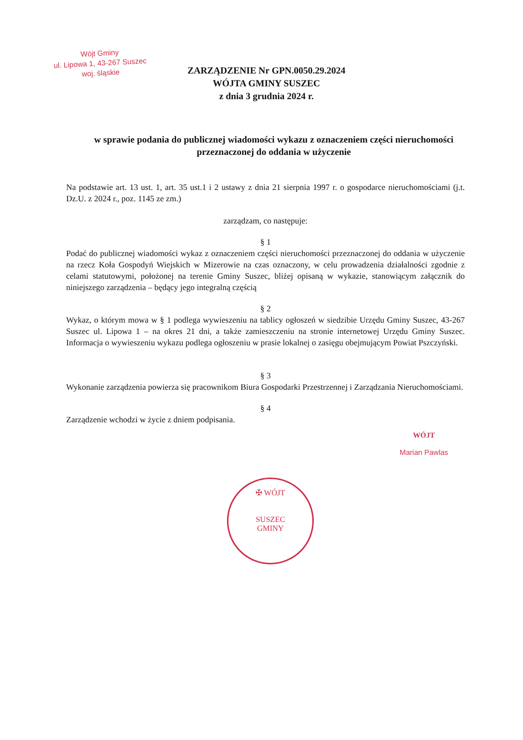Wójt Gminy
ul. Lipowa 1, 43-267 Suszec
woj. śląskie
ZARZĄDZENIE Nr GPN.0050.29.2024
WÓJTA GMINY SUSZEC
z dnia 3 grudnia 2024 r.
w sprawie podania do publicznej wiadomości wykazu z oznaczeniem części nieruchomości przeznaczonej do oddania w użyczenie
Na podstawie art. 13 ust. 1, art. 35 ust.1 i 2 ustawy z dnia 21 sierpnia 1997 r. o gospodarce nieruchomościami (j.t. Dz.U. z 2024 r., poz. 1145 ze zm.)
zarządzam, co następuje:
§ 1
Podać do publicznej wiadomości wykaz z oznaczeniem części nieruchomości przeznaczonej do oddania w użyczenie na rzecz Koła Gospodyń Wiejskich w Mizerowie na czas oznaczony, w celu prowadzenia działalności zgodnie z celami statutowymi, położonej na terenie Gminy Suszec, bliżej opisaną w wykazie, stanowiącym załącznik do niniejszego zarządzenia – będący jego integralną częścią
§ 2
Wykaz, o którym mowa w § 1 podlega wywieszeniu na tablicy ogłoszeń w siedzibie Urzędu Gminy Suszec, 43-267 Suszec ul. Lipowa 1 – na okres 21 dni, a także zamieszczeniu na stronie internetowej Urzędu Gminy Suszec. Informacja o wywieszeniu wykazu podlega ogłoszeniu w prasie lokalnej o zasięgu obejmującym Powiat Pszczyński.
§ 3
Wykonanie zarządzenia powierza się pracownikom Biura Gospodarki Przestrzennej i Zarządzania Nieruchomościami.
§ 4
Zarządzenie wchodzi w życie z dniem podpisania.
WÓJT
Marian Pawlas
✠ WÓJT
SUSZEC
GMINY